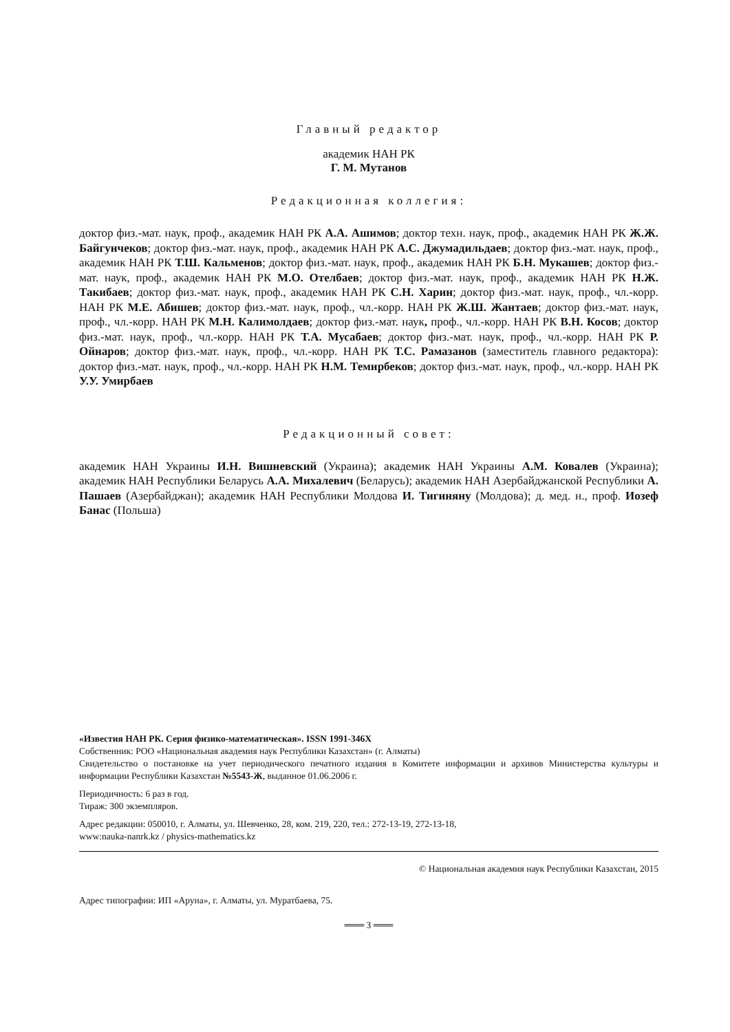Главный редактор
академик НАН РК
Г. М. Мутанов
Редакционная коллегия:
доктор физ.-мат. наук, проф., академик НАН РК А.А. Ашимов; доктор техн. наук, проф., академик НАН РК Ж.Ж. Байгунчеков; доктор физ.-мат. наук, проф., академик НАН РК А.С. Джумадильдаев; доктор физ.-мат. наук, проф., академик НАН РК Т.Ш. Кальменов; доктор физ.-мат. наук, проф., академик НАН РК Б.Н. Мукашев; доктор физ.-мат. наук, проф., академик НАН РК М.О. Отелбаев; доктор физ.-мат. наук, проф., академик НАН РК Н.Ж. Такибаев; доктор физ.-мат. наук, проф., академик НАН РК С.Н. Харин; доктор физ.-мат. наук, проф., чл.-корр. НАН РК М.Е. Абишев; доктор физ.-мат. наук, проф., чл.-корр. НАН РК Ж.Ш. Жантаев; доктор физ.-мат. наук, проф., чл.-корр. НАН РК М.Н. Калимолдаев; доктор физ.-мат. наук, проф., чл.-корр. НАН РК В.Н. Косов; доктор физ.-мат. наук, проф., чл.-корр. НАН РК Т.А. Мусабаев; доктор физ.-мат. наук, проф., чл.-корр. НАН РК Р. Ойнаров; доктор физ.-мат. наук, проф., чл.-корр. НАН РК Т.С. Рамазанов (заместитель главного редактора): доктор физ.-мат. наук, проф., чл.-корр. НАН РК Н.М. Темирбеков; доктор физ.-мат. наук, проф., чл.-корр. НАН РК У.У. Умирбаев
Редакционный совет:
академик НАН Украины И.Н. Вишневский (Украина); академик НАН Украины А.М. Ковалев (Украина); академик НАН Республики Беларусь А.А. Михалевич (Беларусь); академик НАН Азербайджанской Республики А. Пашаев (Азербайджан); академик НАН Республики Молдова И. Тигиняну (Молдова); д. мед. н., проф. Иозеф Банас (Польша)
«Известия НАН РК. Серия физико-математическая». ISSN 1991-346Х
Собственник: РОО «Национальная академия наук Республики Казахстан» (г. Алматы)
Свидетельство о постановке на учет периодического печатного издания в Комитете информации и архивов Министерства культуры и информации Республики Казахстан №5543-Ж, выданное 01.06.2006 г.
Периодичность: 6 раз в год.
Тираж: 300 экземпляров.
Адрес редакции: 050010, г. Алматы, ул. Шевченко, 28, ком. 219, 220, тел.: 272-13-19, 272-13-18,
www:nauka-nanrk.kz / physics-mathematics.kz
© Национальная академия наук Республики Казахстан, 2015
Адрес типографии: ИП «Аруна», г. Алматы, ул. Муратбаева, 75.
═══ 3 ═══